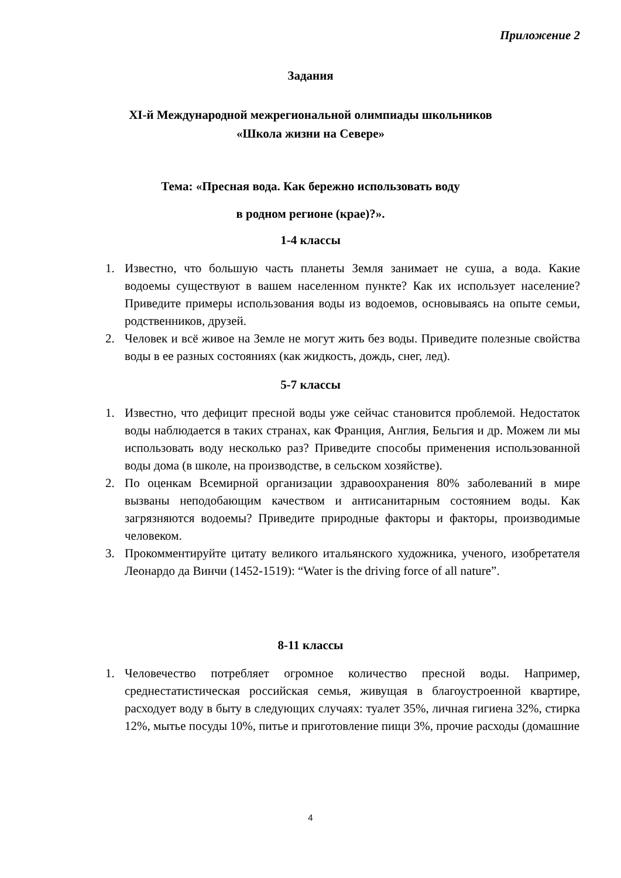Приложение 2
Задания
XI-й Международной межрегиональной олимпиады школьников
«Школа жизни на Севере»
Тема: «Пресная вода. Как бережно использовать воду
в родном регионе (крае)?».
1-4 классы
1. Известно, что большую часть планеты Земля занимает не суша, а вода. Какие водоемы существуют в вашем населенном пункте? Как их использует население? Приведите примеры использования воды из водоемов, основываясь на опыте семьи, родственников, друзей.
2. Человек и всё живое на Земле не могут жить без воды. Приведите полезные свойства воды в ее разных состояниях (как жидкость, дождь, снег, лед).
5-7 классы
1. Известно, что дефицит пресной воды уже сейчас становится проблемой. Недостаток воды наблюдается в таких странах, как Франция, Англия, Бельгия и др. Можем ли мы использовать воду несколько раз? Приведите способы применения использованной воды дома (в школе, на производстве, в сельском хозяйстве).
2. По оценкам Всемирной организации здравоохранения 80% заболеваний в мире вызваны неподобающим качеством и антисанитарным состоянием воды. Как загрязняются водоемы? Приведите природные факторы и факторы, производимые человеком.
3. Прокомментируйте цитату великого итальянского художника, ученого, изобретателя Леонардо да Винчи (1452-1519): “Water is the driving force of all nature”.
8-11 классы
1. Человечество потребляет огромное количество пресной воды. Например, среднестатистическая российская семья, живущая в благоустроенной квартире, расходует воду в быту в следующих случаях: туалет 35%, личная гигиена 32%, стирка 12%, мытье посуды 10%, питье и приготовление пищи 3%, прочие расходы (домашние
4